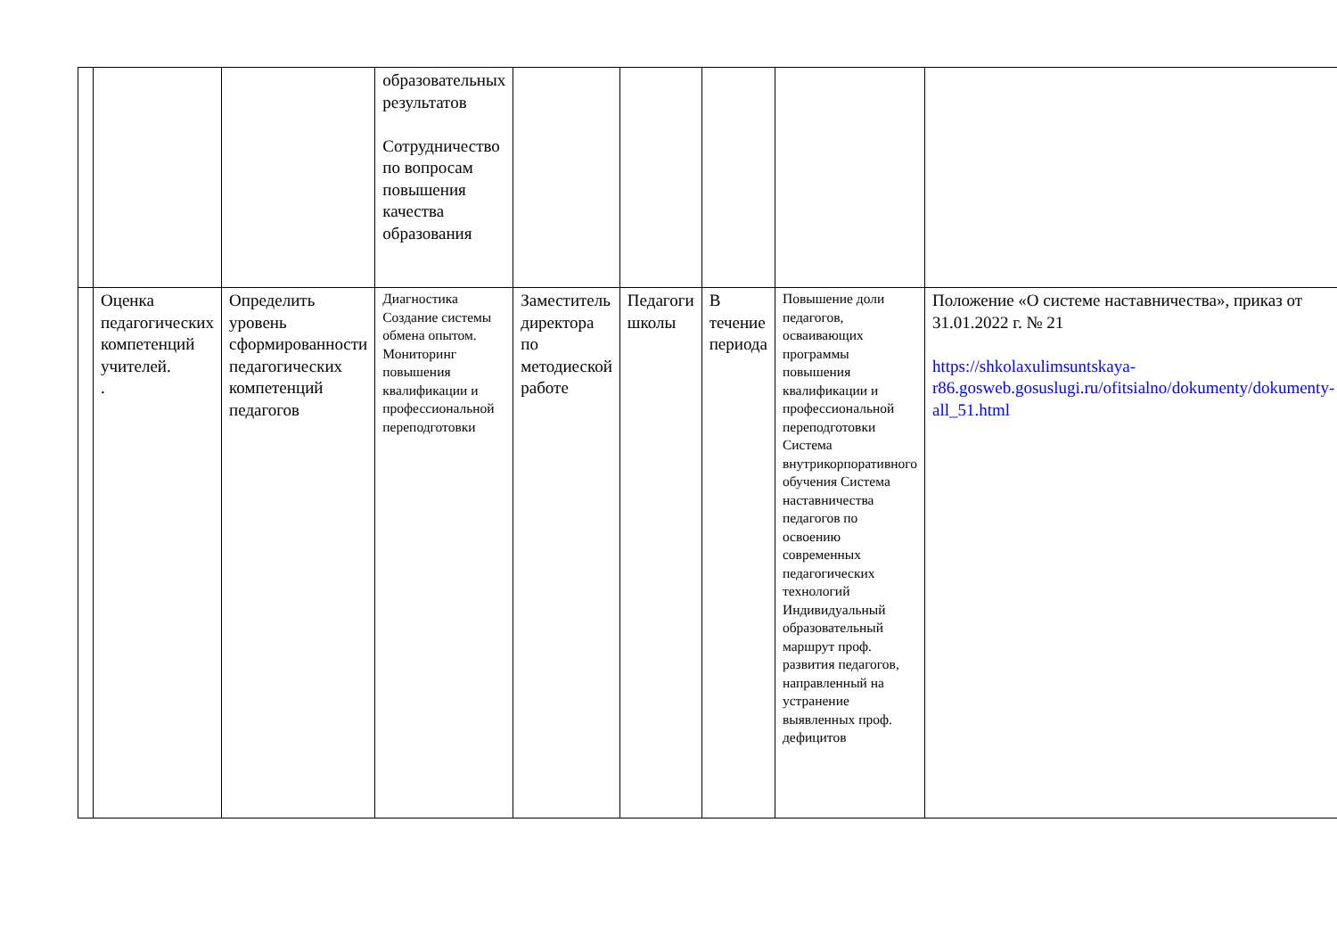| | | | образовательных результатов Сотрудничество по вопросам повышения качества образования | | | | | |
| | Оценка педагогических компетенций учителей. . | Определить уровень сформированности педагогических компетенций педагогов | Диагностика Создание системы обмена опытом. Мониторинг повышения квалификации и профессиональной переподготовки | Заместитель директора по методиеской работе | Педагоги школы | В течение периода | Повышение доли педагогов, осваивающих программы повышения квалификации и профессиональной переподготовки Система внутрикорпоративного обучения Система наставничества педагогов по освоению современных педагогических технологий Индивидуальный образовательный маршрут проф. развития педагогов, направленный на устранение выявленных проф. дефицитов | Положение «О системе наставничества», приказ от 31.01.2022 г. № 21 https://shkolaxulimsuntskaya-r86.gosweb.gosuslugi.ru/ofitsialno/dokumenty/dokumenty-all_51.html |